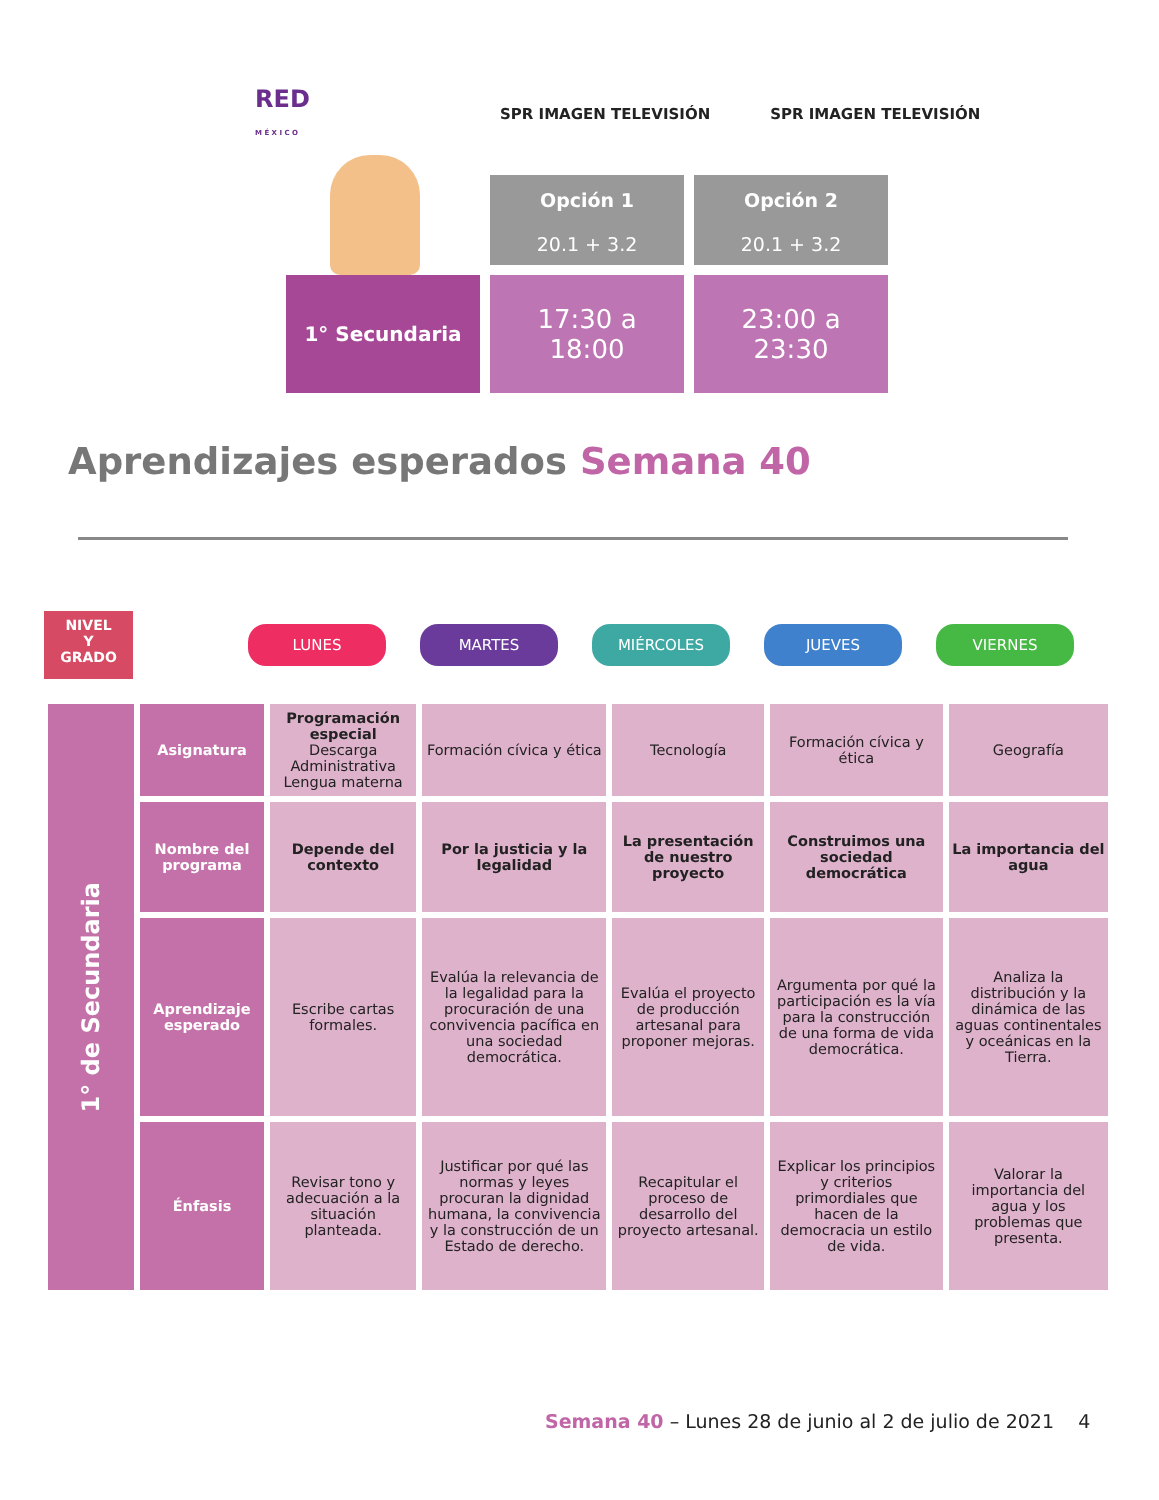RED
M É X I C O
SPR IMAGEN TELEVISIÓN SPR IMAGEN TELEVISIÓN
Opción 1
20.1 + 3.2
Opción 2
20.1 + 3.2
1° Secundaria
17:30 a
18:00
23:00 a
23:30
Aprendizajes esperados Semana 40
NIVEL
Y
GRADO
LUNES MARTES MIÉRCOLES JUEVES VIERNES
| 1° de Secundaria | Asignatura | Programación especial Descarga Administrativa Lengua materna | Formación cívica y ética | Tecnología | Formación cívica y ética | Geografía |
| | Nombre del programa | Depende del contexto | Por la justicia y la legalidad | La presentación de nuestro proyecto | Construimos una sociedad democrática | La importancia del agua |
| | Aprendizaje esperado | Escribe cartas formales. | Evalúa la relevancia de la legalidad para la procuración de una convivencia pacífica en una sociedad democrática. | Evalúa el proyecto de producción artesanal para proponer mejoras. | Argumenta por qué la participación es la vía para la construcción de una forma de vida democrática. | Analiza la distribución y la dinámica de las aguas continentales y oceánicas en la Tierra. |
| | Énfasis | Revisar tono y adecuación a la situación planteada. | Justificar por qué las normas y leyes procuran la dignidad humana, la convivencia y la construcción de un Estado de derecho. | Recapitular el proceso de desarrollo del proyecto artesanal. | Explicar los principios y criterios primordiales que hacen de la democracia un estilo de vida. | Valorar la importancia del agua y los problemas que presenta. |
Semana 40 – Lunes 28 de junio al 2 de julio de 2021 4